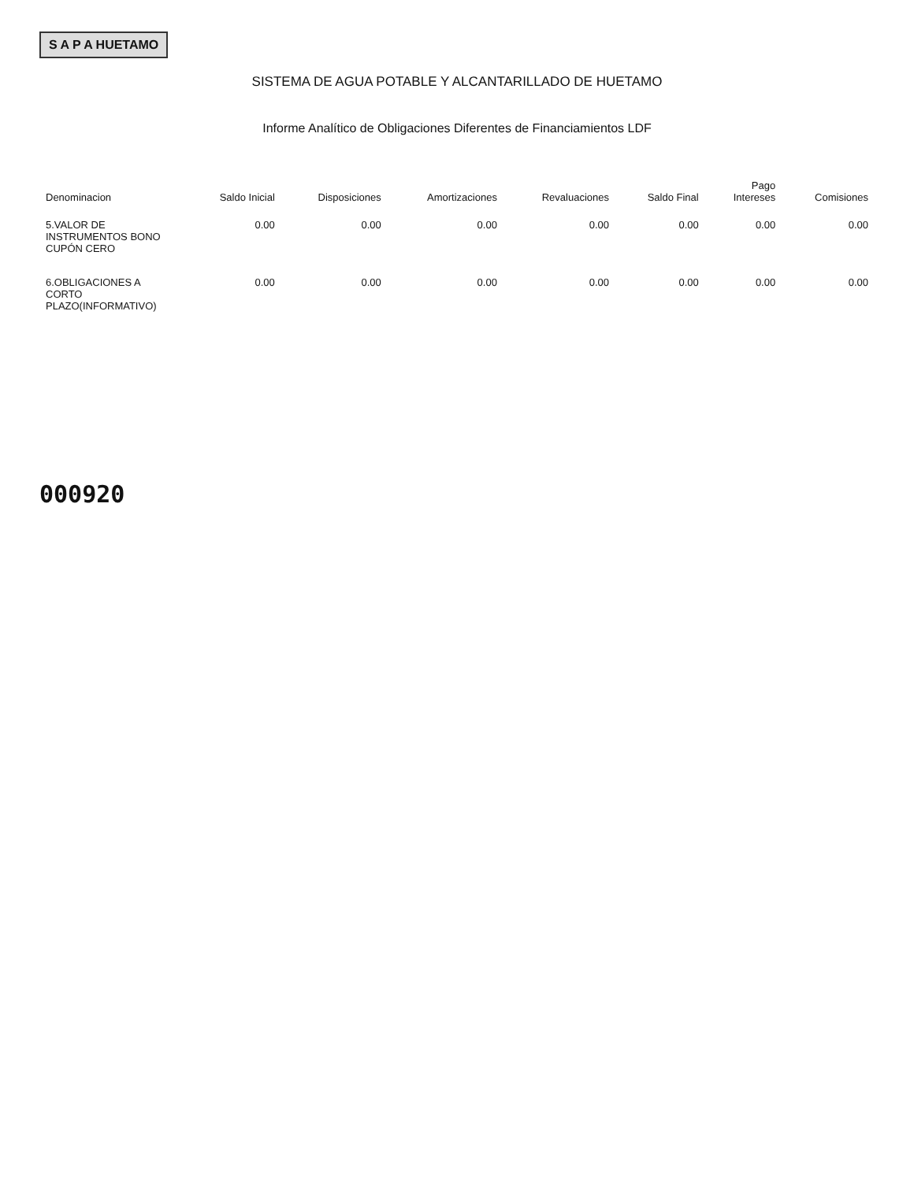S A P A HUETAMO
SISTEMA DE AGUA POTABLE Y ALCANTARILLADO DE HUETAMO
Informe Analítico de Obligaciones Diferentes de Financiamientos LDF
| Denominacion | Saldo Inicial | Disposiciones | Amortizaciones | Revaluaciones | Saldo Final | Pago Intereses | Comisiones |
| --- | --- | --- | --- | --- | --- | --- | --- |
| 5.VALOR DE INSTRUMENTOS BONO CUPÓN CERO | 0.00 | 0.00 | 0.00 | 0.00 | 0.00 | 0.00 | 0.00 |
| 6.OBLIGACIONES A CORTO PLAZO(INFORMATIVO) | 0.00 | 0.00 | 0.00 | 0.00 | 0.00 | 0.00 | 0.00 |
000920